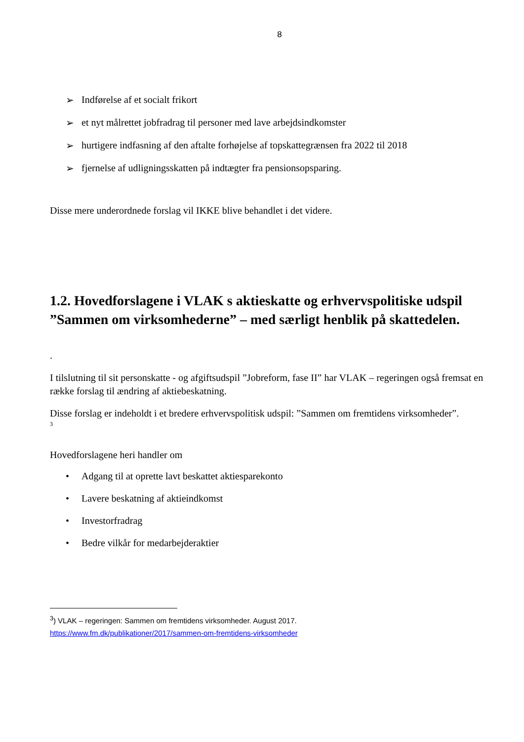8
➢ Indførelse af et socialt frikort
➢ et nyt målrettet jobfradrag til personer med lave arbejdsindkomster
➢ hurtigere indfasning af den aftalte forhøjelse af topskattegrænsen fra 2022 til 2018
➢ fjernelse af udligningsskatten på indtægter fra pensionsopsparing.
Disse mere underordnede forslag vil IKKE blive behandlet i det videre.
1.2. Hovedforslagene i VLAK s aktieskatte og erhvervspolitiske udspil ”Sammen om virksomhederne” – med særligt henblik på skattedelen.
.
I tilslutning til sit personskatte - og afgiftsudspil ”Jobreform, fase II” har VLAK – regeringen også fremsat en række forslag til ændring af aktiebeskatning.
Disse forslag er indeholdt i et bredere erhvervspolitisk udspil: ”Sammen om fremtidens virksomheder”.
<sup>3</sup>
Hovedforslagene heri handler om
• Adgang til at oprette lavt beskattet aktiesparekonto
• Lavere beskatning af aktieindkomst
• Investorfradrag
• Bedre vilkår for medarbejderaktier
<sup>3</sup>) VLAK – regeringen: Sammen om fremtidens virksomheder. August 2017.
https://www.fm.dk/publikationer/2017/sammen-om-fremtidens-virksomheder